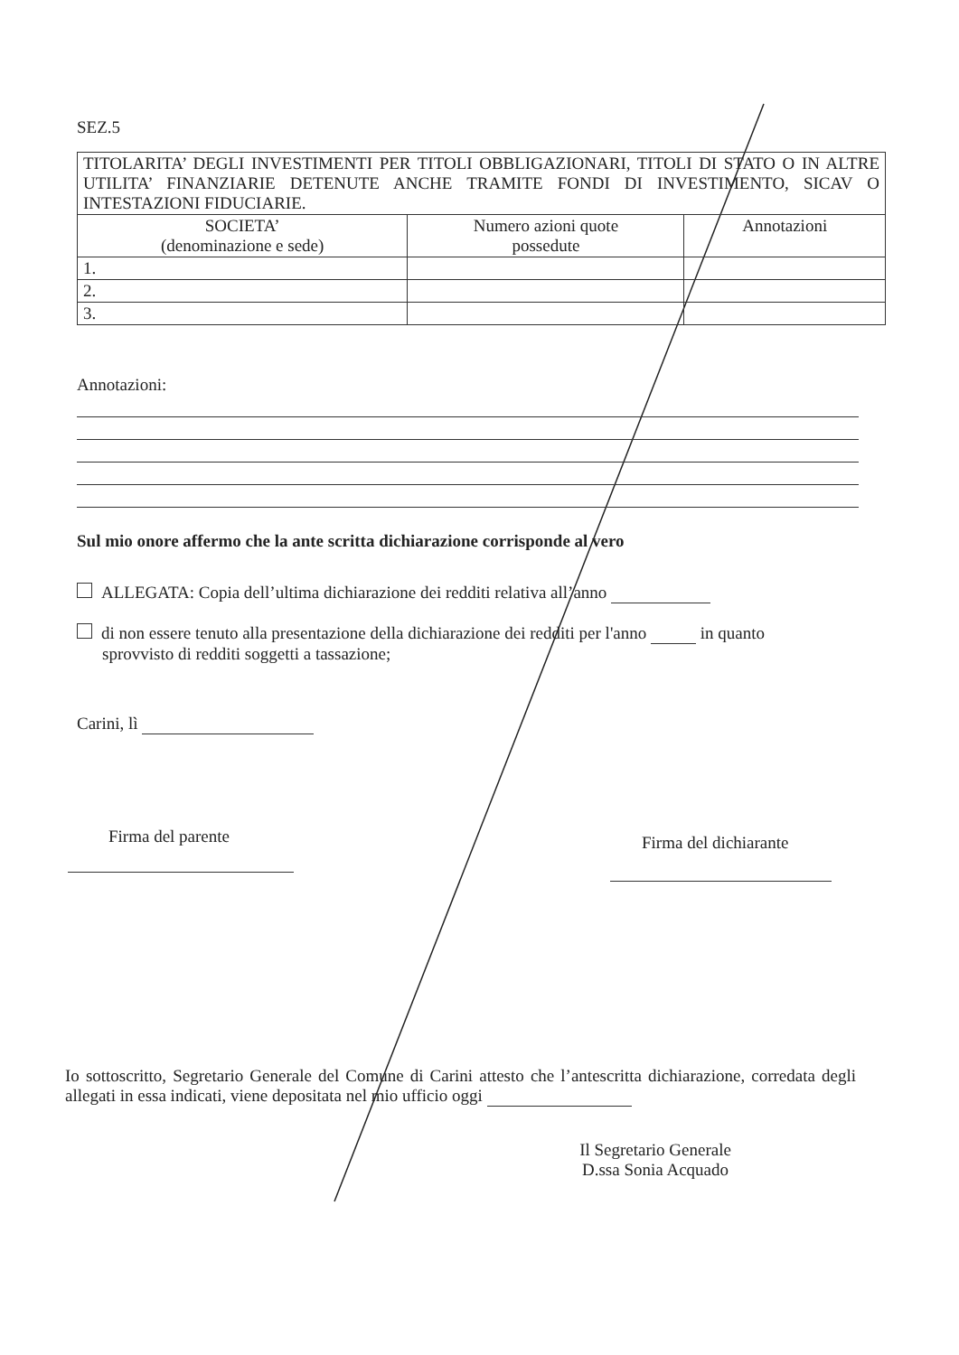SEZ.5
| TITOLARITA’ DEGLI INVESTIMENTI PER TITOLI OBBLIGAZIONARI, TITOLI DI STATO O IN ALTRE UTILITA’ FINANZIARIE DETENUTE ANCHE TRAMITE FONDI DI INVESTIMENTO, SICAV O INTESTAZIONI FIDUCIARIE. | | |
| SOCIETA’ (denominazione e sede) | Numero azioni quote possedute | Annotazioni |
| 1. | | |
| 2. | | |
| 3. | | |
Annotazioni:
Sul mio onore affermo che la ante scritta dichiarazione corrisponde al vero
ALLEGATA: Copia dell’ultima dichiarazione dei redditi relativa all’anno
di non essere tenuto alla presentazione della dichiarazione dei redditi per l'anno in quanto
sprovvisto di redditi soggetti a tassazione;
Carini, lì
Firma del parente
Firma del dichiarante
Io sottoscritto, Segretario Generale del Comune di Carini attesto che l’antescritta dichiarazione, corredata degli allegati in essa indicati, viene depositata nel mio ufficio oggi
Il Segretario Generale
D.ssa Sonia Acquado